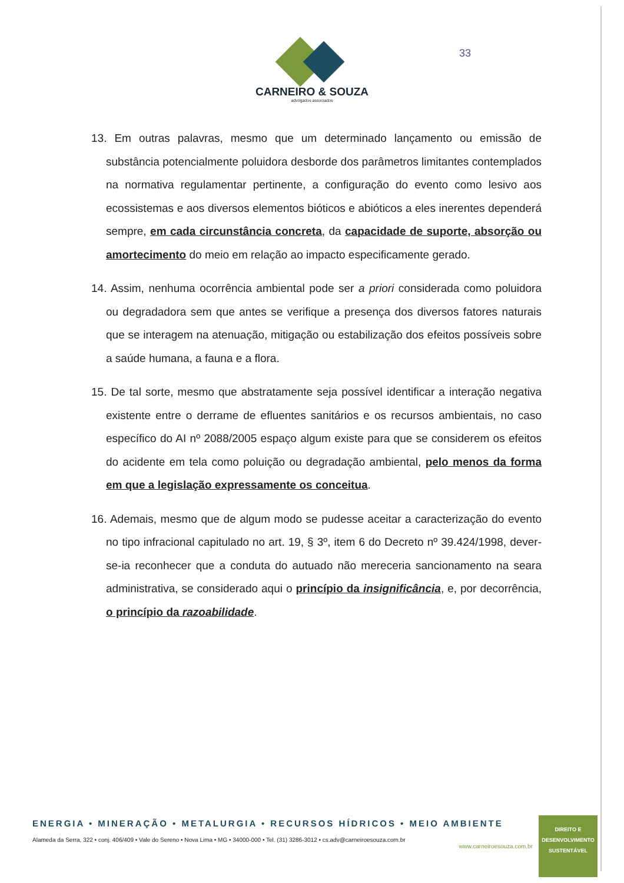33
CARNEIRO & SOUZA
advogados associados
13. Em outras palavras, mesmo que um determinado lançamento ou emissão de substância potencialmente poluidora desborde dos parâmetros limitantes contemplados na normativa regulamentar pertinente, a configuração do evento como lesivo aos ecossistemas e aos diversos elementos bióticos e abióticos a eles inerentes dependerá sempre, em cada circunstância concreta, da capacidade de suporte, absorção ou amortecimento do meio em relação ao impacto especificamente gerado.
14. Assim, nenhuma ocorrência ambiental pode ser a priori considerada como poluidora ou degradadora sem que antes se verifique a presença dos diversos fatores naturais que se interagem na atenuação, mitigação ou estabilização dos efeitos possíveis sobre a saúde humana, a fauna e a flora.
15. De tal sorte, mesmo que abstratamente seja possível identificar a interação negativa existente entre o derrame de efluentes sanitários e os recursos ambientais, no caso específico do AI nº 2088/2005 espaço algum existe para que se considerem os efeitos do acidente em tela como poluição ou degradação ambiental, pelo menos da forma em que a legislação expressamente os conceitua.
16. Ademais, mesmo que de algum modo se pudesse aceitar a caracterização do evento no tipo infracional capitulado no art. 19, § 3º, item 6 do Decreto nº 39.424/1998, dever-se-ia reconhecer que a conduta do autuado não mereceria sancionamento na seara administrativa, se considerado aqui o princípio da insignificância, e, por decorrência, o princípio da razoabilidade.
ENERGIA • MINERAÇÃO • METALURGIA • RECURSOS HÍDRICOS • MEIO AMBIENTE
Alameda da Serra, 322 • conj. 406/409 • Vale do Sereno • Nova Lima • MG • 34000-000 • Tel. (31) 3286-3012 • cs.adv@carneiroesouza.com.br
www.carneiroesouza.com.br
DIREITO E
DESENVOLVIMENTO
SUSTENTÁVEL